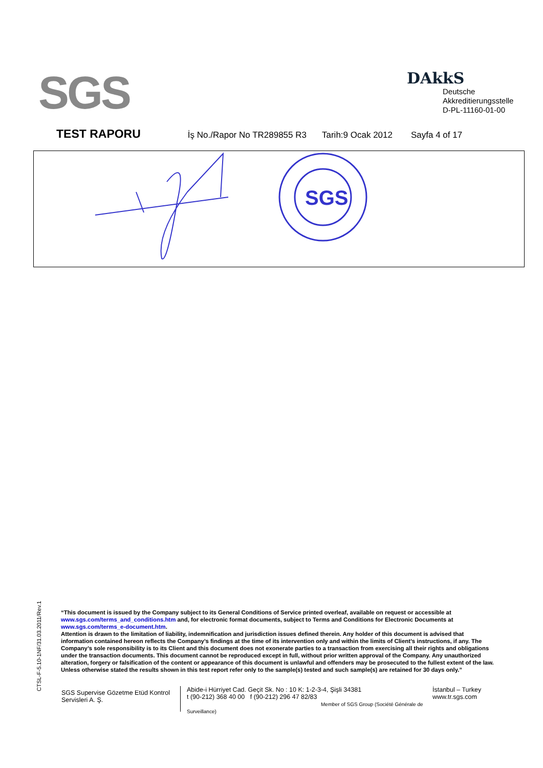SGS
DAkkS
Deutsche
Akkreditierungsstelle
D-PL-11160-01-00
TEST RAPORU İş No./Rapor No TR289855 R3 Tarih:9 Ocak 2012 Sayfa 4 of 17
SGS
CTSL-F-5.10-1NF/31.03.2011/Rev.1
“This document is issued by the Company subject to its General Conditions of Service printed overleaf, available on request or accessible at www.sgs.com/terms_and_conditions.htm and, for electronic format documents, subject to Terms and Conditions for Electronic Documents at www.sgs.com/terms_e-document.htm.
Attention is drawn to the limitation of liability, indemnification and jurisdiction issues defined therein. Any holder of this document is advised that information contained hereon reflects the Company’s findings at the time of its intervention only and within the limits of Client’s instructions, if any. The Company’s sole responsibility is to its Client and this document does not exonerate parties to a transaction from exercising all their rights and obligations under the transaction documents. This document cannot be reproduced except in full, without prior written approval of the Company. Any unauthorized alteration, forgery or falsification of the content or appearance of this document is unlawful and offenders may be prosecuted to the fullest extent of the law.
Unless otherwise stated the results shown in this test report refer only to the sample(s) tested and such sample(s) are retained for 30 days only.”
SGS Supervise Gözetme Etüd Kontrol
Servisleri A. Ş.
Abide-i Hürriyet Cad. Geçit Sk. No : 10 K: 1-2-3-4, Şişli 34381
t (90-212) 368 40 00 f (90-212) 296 47 82/83
Member of SGS Group (Société Générale de Surveillance)
İstanbul – Turkey
www.tr.sgs.com